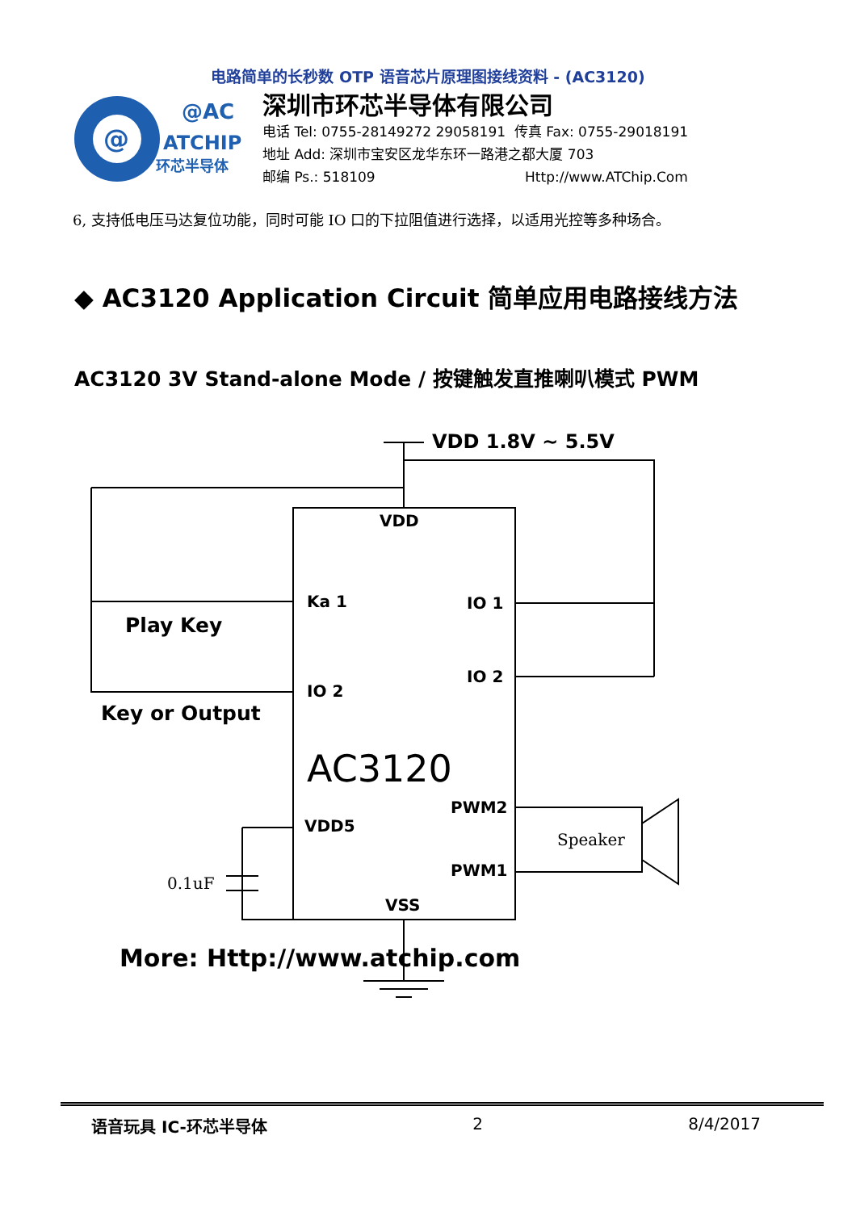电路简单的长秒数 OTP 语音芯片原理图接线资料 - (AC3120)
@
@AC
ATCHIP
环芯半导体
深圳市环芯半导体有限公司
电话 Tel: 0755-28149272 29058191 传真 Fax: 0755-29018191
地址 Add: 深圳市宝安区龙华东环一路港之都大厦 703
邮编 Ps.: 518109 Http://www.ATChip.Com
6, 支持低电压马达复位功能，同时可能 IO 口的下拉阻值进行选择，以适用光控等多种场合。
◆ AC3120 Application Circuit 简单应用电路接线方法
AC3120 3V Stand-alone Mode / 按键触发直推喇叭模式 PWM
VDD 1.8V ~ 5.5V
VDD
Ka 1
IO 1
IO 2
IO 2
Play Key
Key or Output
AC3120
PWM2
VDD5
Speaker
PWM1
0.1uF
VSS
More: Http://www.atchip.com
语音玩具 IC-环芯半导体 2 8/4/2017